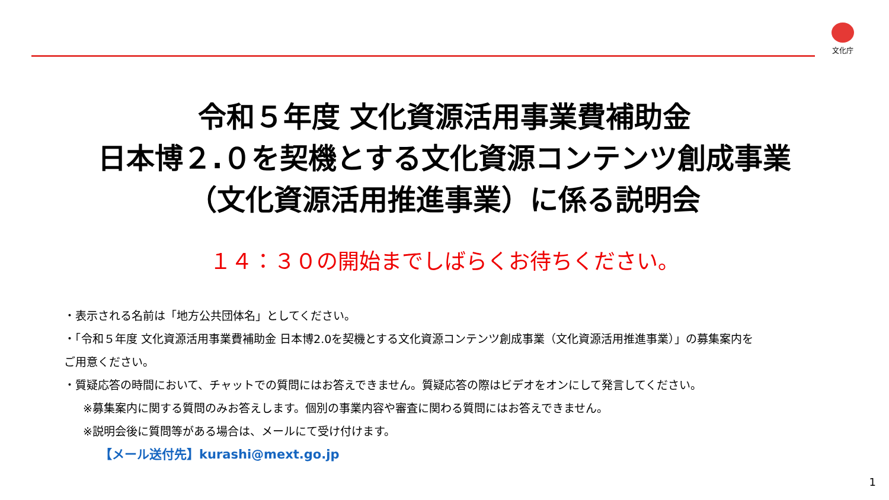文化庁
令和５年度 文化資源活用事業費補助金
日本博２.０を契機とする文化資源コンテンツ創成事業
（文化資源活用推進事業）に係る説明会
１４：３０の開始までしばらくお待ちください。
・表示される名前は「地方公共団体名」としてください。
・「令和５年度 文化資源活用事業費補助金 日本博2.0を契機とする文化資源コンテンツ創成事業（文化資源活用推進事業）」の募集案内を
ご用意ください。
・質疑応答の時間において、チャットでの質問にはお答えできません。質疑応答の際はビデオをオンにして発言してください。
※募集案内に関する質問のみお答えします。個別の事業内容や審査に関わる質問にはお答えできません。
※説明会後に質問等がある場合は、メールにて受け付けます。
【メール送付先】kurashi@mext.go.jp
1